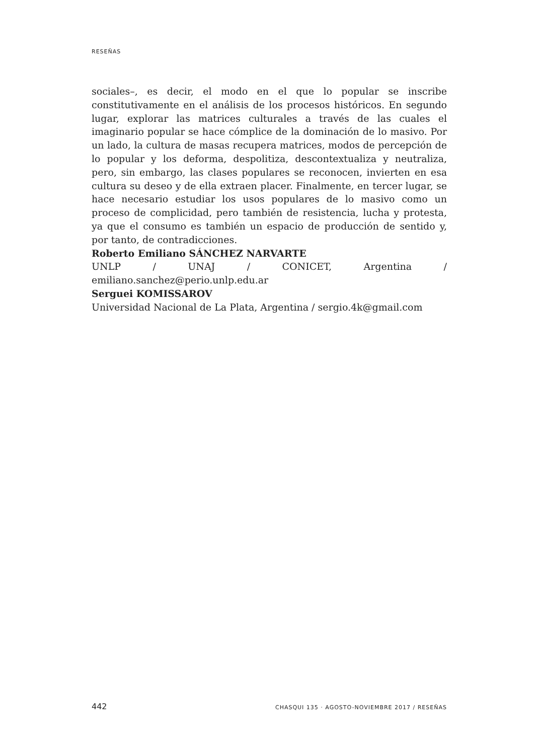RESEÑAS
sociales–, es decir, el modo en el que lo popular se inscribe constitutivamente en el análisis de los procesos históricos. En segundo lugar, explorar las matrices culturales a través de las cuales el imaginario popular se hace cómplice de la dominación de lo masivo. Por un lado, la cultura de masas recupera matrices, modos de percepción de lo popular y los deforma, despolitiza, descontextualiza y neutraliza, pero, sin embargo, las clases populares se reconocen, invierten en esa cultura su deseo y de ella extraen placer. Finalmente, en tercer lugar, se hace necesario estudiar los usos populares de lo masivo como un proceso de complicidad, pero también de resistencia, lucha y protesta, ya que el consumo es también un espacio de producción de sentido y, por tanto, de contradicciones.
Roberto Emiliano SÁNCHEZ NARVARTE
UNLP / UNAJ / CONICET, Argentina / emiliano.sanchez@perio.unlp.edu.ar
Serguei KOMISSAROV
Universidad Nacional de La Plata, Argentina / sergio.4k@gmail.com
442 CHASQUI 135 · AGOSTO-NOVIEMBRE 2017 / RESEÑAS